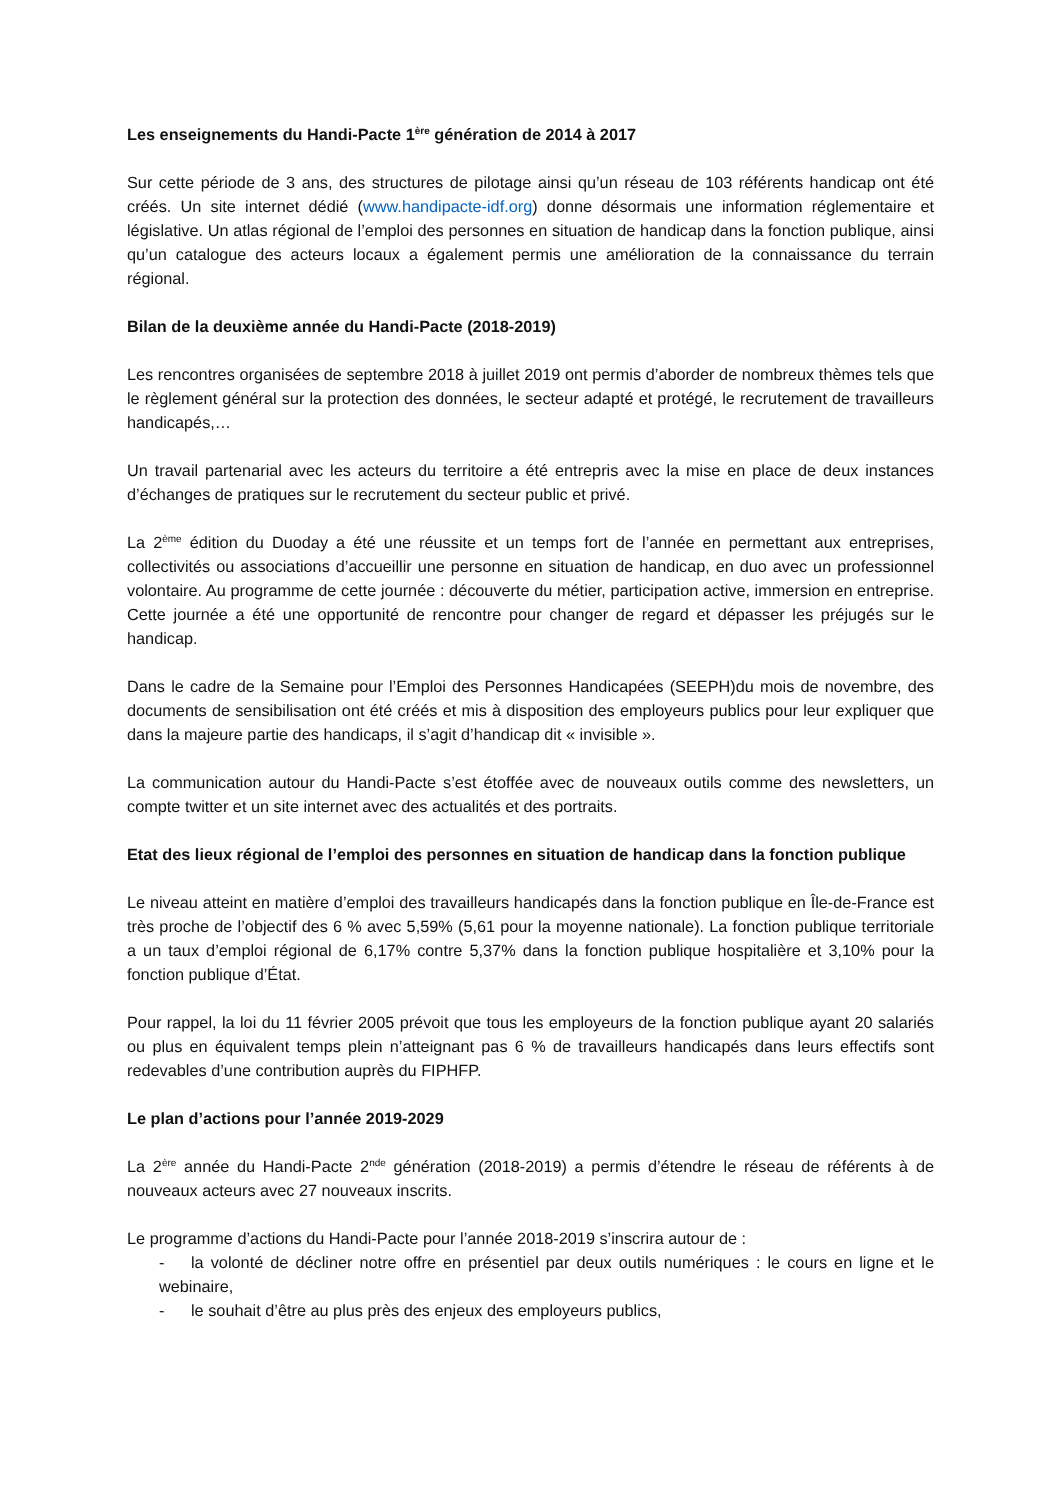Les enseignements du Handi-Pacte 1<sup>ère</sup> génération de 2014 à 2017
Sur cette période de 3 ans, des structures de pilotage ainsi qu’un réseau de 103 référents handicap ont été créés. Un site internet dédié (www.handipacte-idf.org) donne désormais une information réglementaire et législative. Un atlas régional de l’emploi des personnes en situation de handicap dans la fonction publique, ainsi qu’un catalogue des acteurs locaux a également permis une amélioration de la connaissance du terrain régional.
Bilan de la deuxième année du Handi-Pacte (2018-2019)
Les rencontres organisées de septembre 2018 à juillet 2019 ont permis d’aborder de nombreux thèmes tels que le règlement général sur la protection des données, le secteur adapté et protégé, le recrutement de travailleurs handicapés,…
Un travail partenarial avec les acteurs du territoire a été entrepris avec la mise en place de deux instances d’échanges de pratiques sur le recrutement du secteur public et privé.
La 2<sup>ème</sup> édition du Duoday a été une réussite et un temps fort de l’année en permettant aux entreprises, collectivités ou associations d’accueillir une personne en situation de handicap, en duo avec un professionnel volontaire. Au programme de cette journée : découverte du métier, participation active, immersion en entreprise. Cette journée a été une opportunité de rencontre pour changer de regard et dépasser les préjugés sur le handicap.
Dans le cadre de la Semaine pour l’Emploi des Personnes Handicapées (SEEPH)du mois de novembre, des documents de sensibilisation ont été créés et mis à disposition des employeurs publics pour leur expliquer que dans la majeure partie des handicaps, il s’agit d’handicap dit « invisible ».
La communication autour du Handi-Pacte s’est étoffée avec de nouveaux outils comme des newsletters, un compte twitter et un site internet avec des actualités et des portraits.
Etat des lieux régional de l’emploi des personnes en situation de handicap dans la fonction publique
Le niveau atteint en matière d’emploi des travailleurs handicapés dans la fonction publique en Île-de-France est très proche de l’objectif des 6 % avec 5,59% (5,61 pour la moyenne nationale). La fonction publique territoriale a un taux d’emploi régional de 6,17% contre 5,37% dans la fonction publique hospitalière et 3,10% pour la fonction publique d’État.
Pour rappel, la loi du 11 février 2005 prévoit que tous les employeurs de la fonction publique ayant 20 salariés ou plus en équivalent temps plein n’atteignant pas 6 % de travailleurs handicapés dans leurs effectifs sont redevables d’une contribution auprès du FIPHFP.
Le plan d’actions pour l’année 2019-2029
La 2<sup>ère</sup> année du Handi-Pacte 2<sup>nde</sup> génération (2018-2019) a permis d’étendre le réseau de référents à de nouveaux acteurs avec 27 nouveaux inscrits.
Le programme d’actions du Handi-Pacte pour l’année 2018-2019 s’inscrira autour de :
- la volonté de décliner notre offre en présentiel par deux outils numériques : le cours en ligne et le webinaire,
- le souhait d’être au plus près des enjeux des employeurs publics,